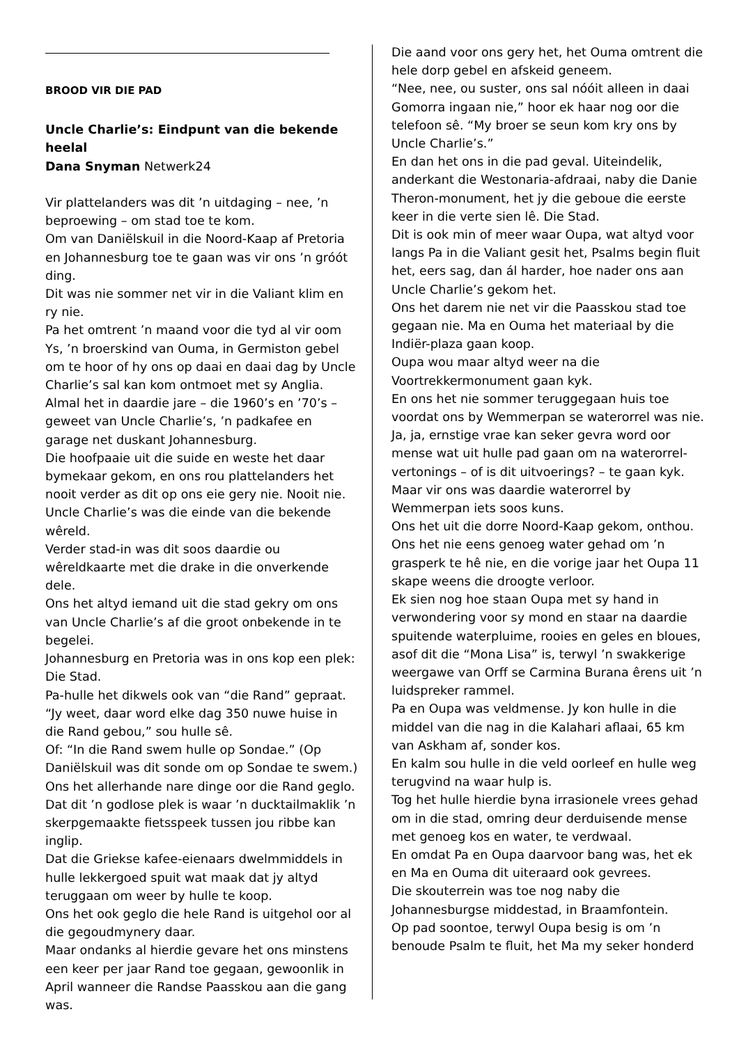BROOD VIR DIE PAD
Uncle Charlie’s: Eindpunt van die bekende heelal
Dana Snyman Netwerk24
Vir plattelanders was dit ’n uitdaging – nee, ’n beproewing – om stad toe te kom.
Om van Daniëlskuil in die Noord-Kaap af Pretoria en Johannesburg toe te gaan was vir ons ’n gróót ding.
Dit was nie sommer net vir in die Valiant klim en ry nie.
Pa het omtrent ’n maand voor die tyd al vir oom Ys, ’n broerskind van Ouma, in Germiston gebel om te hoor of hy ons op daai en daai dag by Uncle Charlie’s sal kan kom ontmoet met sy Anglia.
Almal het in daardie jare – die 1960’s en ’70’s – geweet van Uncle Charlie’s, ’n padkafee en garage net duskant Johannesburg.
Die hoofpaaie uit die suide en weste het daar bymekaar gekom, en ons rou plattelanders het nooit verder as dit op ons eie gery nie. Nooit nie.
Uncle Charlie’s was die einde van die bekende wêreld.
Verder stad-in was dit soos daardie ou wêreldkaarte met die drake in die onverkende dele.
Ons het altyd iemand uit die stad gekry om ons van Uncle Charlie’s af die groot onbekende in te begelei.
Johannesburg en Pretoria was in ons kop een plek: Die Stad.
Pa-hulle het dikwels ook van “die Rand” gepraat.
“Jy weet, daar word elke dag 350 nuwe huise in die Rand gebou,” sou hulle sê.
Of: “In die Rand swem hulle op Sondae.” (Op Daniëlskuil was dit sonde om op Sondae te swem.)
Ons het allerhande nare dinge oor die Rand geglo. Dat dit ’n godlose plek is waar ’n ducktailmaklik ’n skerpgemaakte fietsspeek tussen jou ribbe kan inglip.
Dat die Griekse kafee-eienaars dwelmmiddels in hulle lekkergoed spuit wat maak dat jy altyd teruggaan om weer by hulle te koop.
Ons het ook geglo die hele Rand is uitgehol oor al die gegoudmynery daar.
Maar ondanks al hierdie gevare het ons minstens een keer per jaar Rand toe gegaan, gewoonlik in April wanneer die Randse Paasskou aan die gang was.
Die aand voor ons gery het, het Ouma omtrent die hele dorp gebel en afskeid geneem.
“Nee, nee, ou suster, ons sal nóóit alleen in daai Gomorra ingaan nie,” hoor ek haar nog oor die telefoon sê. “My broer se seun kom kry ons by Uncle Charlie’s.”
En dan het ons in die pad geval. Uiteindelik, anderkant die Westonaria-afdraai, naby die Danie Theron-monument, het jy die geboue die eerste keer in die verte sien lê. Die Stad.
Dit is ook min of meer waar Oupa, wat altyd voor langs Pa in die Valiant gesit het, Psalms begin fluit het, eers sag, dan ál harder, hoe nader ons aan Uncle Charlie’s gekom het.
Ons het darem nie net vir die Paasskou stad toe gegaan nie. Ma en Ouma het materiaal by die Indiër-plaza gaan koop.
Oupa wou maar altyd weer na die Voortrekkermonument gaan kyk.
En ons het nie sommer teruggegaan huis toe voordat ons by Wemmerpan se waterorrel was nie.
Ja, ja, ernstige vrae kan seker gevra word oor mense wat uit hulle pad gaan om na waterorrel-vertonings – of is dit uitvoerings? – te gaan kyk.
Maar vir ons was daardie waterorrel by Wemmerpan iets soos kuns.
Ons het uit die dorre Noord-Kaap gekom, onthou.
Ons het nie eens genoeg water gehad om ’n grasperk te hê nie, en die vorige jaar het Oupa 11 skape weens die droogte verloor.
Ek sien nog hoe staan Oupa met sy hand in verwondering voor sy mond en staar na daardie spuitende waterpluime, rooies en geles en bloues, asof dit die “Mona Lisa” is, terwyl ’n swakkerige weergawe van Orff se Carmina Burana êrens uit ’n luidspreker rammel.
Pa en Oupa was veldmense. Jy kon hulle in die middel van die nag in die Kalahari aflaai, 65 km van Askham af, sonder kos.
En kalm sou hulle in die veld oorleef en hulle weg terugvind na waar hulp is.
Tog het hulle hierdie byna irrasionele vrees gehad om in die stad, omring deur derduisende mense met genoeg kos en water, te verdwaal.
En omdat Pa en Oupa daarvoor bang was, het ek en Ma en Ouma dit uiteraard ook gevrees.
Die skouterrein was toe nog naby die Johannesburgse middestad, in Braamfontein.
Op pad soontoe, terwyl Oupa besig is om ’n benoude Psalm te fluit, het Ma my seker honderd